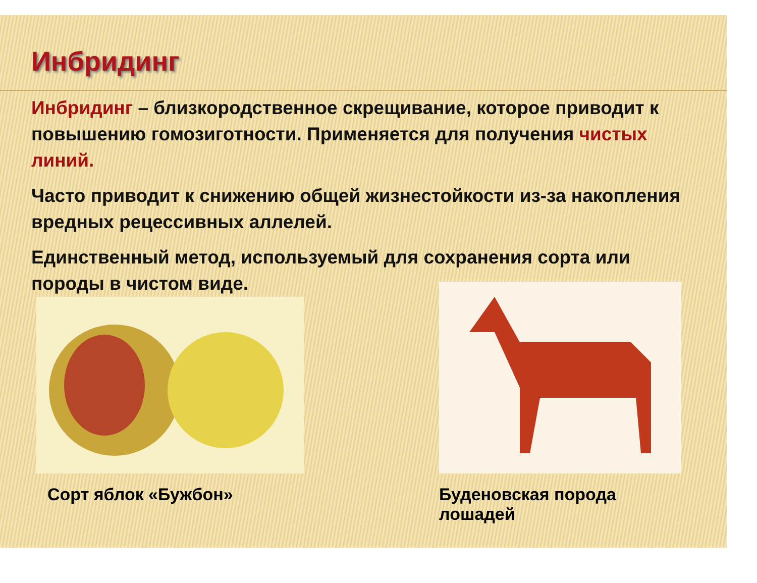Инбридинг
Инбридинг – близкородственное скрещивание, которое приводит к повышению гомозиготности. Применяется для получения чистых линий.
Часто приводит к снижению общей жизнестойкости из-за накопления вредных рецессивных аллелей.
Единственный метод, используемый для сохранения сорта или породы в чистом виде.
Сорт яблок «Бужбон»
Буденовская порода лошадей